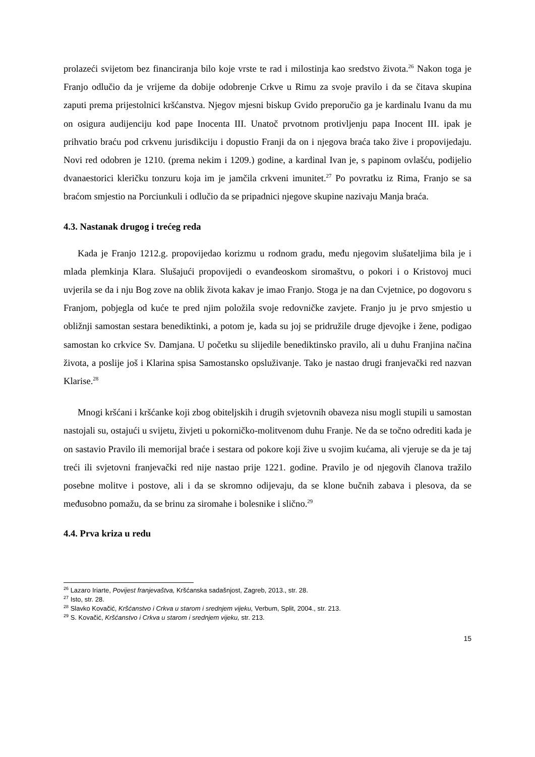prolazeći svijetom bez financiranja bilo koje vrste te rad i milostinja kao sredstvo života.<sup>26</sup> Nakon toga je Franjo odlučio da je vrijeme da dobije odobrenje Crkve u Rimu za svoje pravilo i da se čitava skupina zaputi prema prijestolnici kršćanstva. Njegov mjesni biskup Gvido preporučio ga je kardinalu Ivanu da mu on osigura audijenciju kod pape Inocenta III. Unatoč prvotnom protivljenju papa Inocent III. ipak je prihvatio braću pod crkvenu jurisdikciju i dopustio Franji da on i njegova braća tako žive i propovijedaju. Novi red odobren je 1210. (prema nekim i 1209.) godine, a kardinal Ivan je, s papinom ovlašću, podijelio dvanaestorici kleričku tonzuru koja im je jamčila crkveni imunitet.<sup>27</sup> Po povratku iz Rima, Franjo se sa braćom smjestio na Porciunkuli i odlučio da se pripadnici njegove skupine nazivaju Manja braća.
4.3. Nastanak drugog i trećeg reda
Kada je Franjo 1212.g. propovijedao korizmu u rodnom gradu, među njegovim slušateljima bila je i mlada plemkinja Klara. Slušajući propovijedi o evanđeoskom siromaštvu, o pokori i o Kristovoj muci uvjerila se da i nju Bog zove na oblik života kakav je imao Franjo. Stoga je na dan Cvjetnice, po dogovoru s Franjom, pobjegla od kuće te pred njim položila svoje redovničke zavjete. Franjo ju je prvo smjestio u obližnji samostan sestara benediktinki, a potom je, kada su joj se pridružile druge djevojke i žene, podigao samostan ko crkvice Sv. Damjana. U početku su slijedile benediktinsko pravilo, ali u duhu Franjina načina života, a poslije još i Klarina spisa Samostansko opsluživanje. Tako je nastao drugi franjevački red nazvan Klarise.<sup>28</sup>
Mnogi kršćani i kršćanke koji zbog obiteljskih i drugih svjetovnih obaveza nisu mogli stupili u samostan nastojali su, ostajući u svijetu, živjeti u pokorničko-molitvenom duhu Franje. Ne da se točno odrediti kada je on sastavio Pravilo ili memorijal braće i sestara od pokore koji žive u svojim kućama, ali vjeruje se da je taj treći ili svjetovni franjevački red nije nastao prije 1221. godine. Pravilo je od njegovih članova tražilo posebne molitve i postove, ali i da se skromno odijevaju, da se klone bučnih zabava i plesova, da se međusobno pomažu, da se brinu za siromahe i bolesnike i slično.<sup>29</sup>
4.4. Prva kriza u redu
<sup>26</sup> Lazaro Iriarte, Povijest franjevaštva, Kršćanska sadašnjost, Zagreb, 2013., str. 28.
<sup>27</sup> Isto, str. 28.
<sup>28</sup> Slavko Kovačić, Kršćanstvo i Crkva u starom i srednjem vijeku, Verbum, Split, 2004., str. 213.
<sup>29</sup> S. Kovačić, Kršćanstvo i Crkva u starom i srednjem vijeku, str. 213.
15